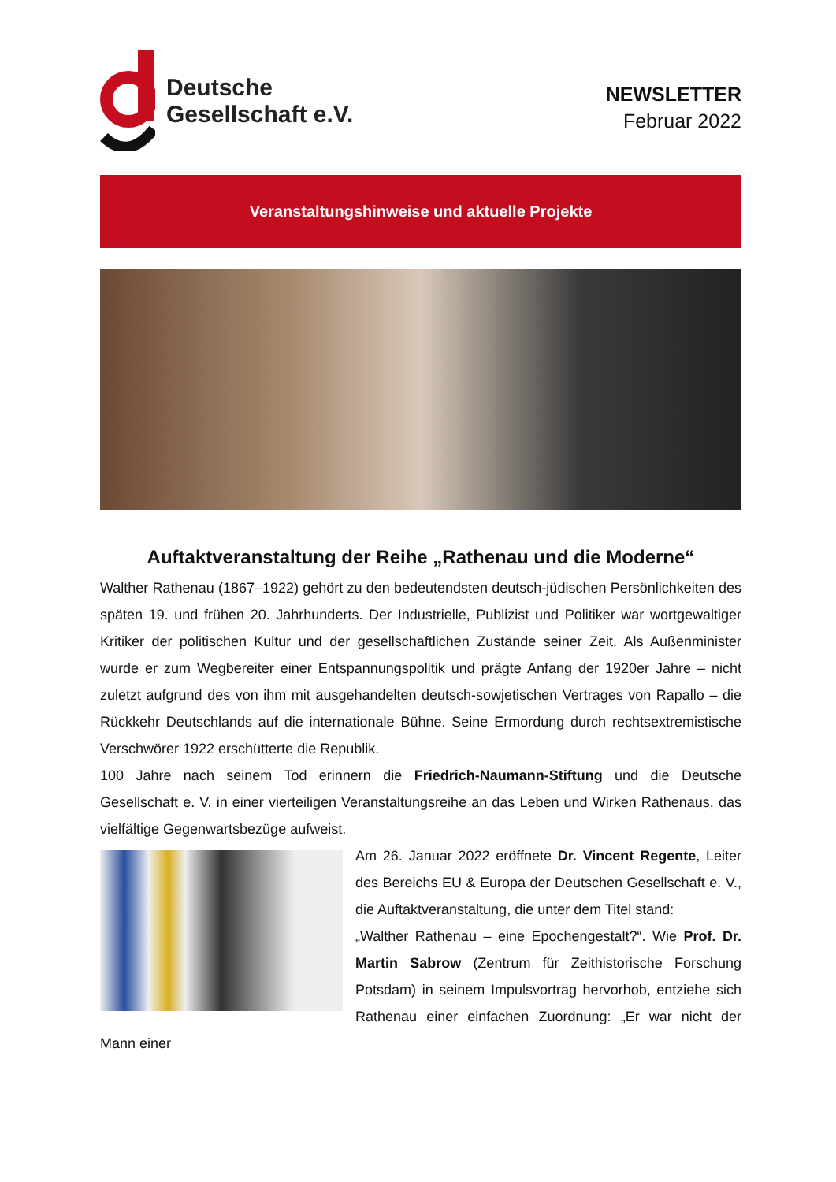Deutsche
Gesellschaft e.V.
NEWSLETTER
Februar 2022
Veranstaltungshinweise und aktuelle Projekte
Auftaktveranstaltung der Reihe „Rathenau und die Moderne“
Walther Rathenau (1867–1922) gehört zu den bedeutendsten deutsch-jüdischen Persönlichkeiten des späten 19. und frühen 20. Jahrhunderts. Der Industrielle, Publizist und Politiker war wortgewaltiger Kritiker der politischen Kultur und der gesellschaftlichen Zustände seiner Zeit. Als Außenminister wurde er zum Wegbereiter einer Entspannungspolitik und prägte Anfang der 1920er Jahre – nicht zuletzt aufgrund des von ihm mit ausgehandelten deutsch-sowjetischen Vertrages von Rapallo – die Rückkehr Deutschlands auf die internationale Bühne. Seine Ermordung durch rechtsextremistische Verschwörer 1922 erschütterte die Republik.
100 Jahre nach seinem Tod erinnern die Friedrich-Naumann-Stiftung und die Deutsche Gesellschaft e. V. in einer vierteiligen Veranstaltungsreihe an das Leben und Wirken Rathenaus, das vielfältige Gegenwartsbezüge aufweist.
Am 26. Januar 2022 eröffnete Dr. Vincent Regente, Leiter des Bereichs EU & Europa der Deutschen Gesellschaft e. V., die Auftaktveranstaltung, die unter dem Titel stand:
„Walther Rathenau – eine Epochengestalt?“. Wie Prof. Dr. Martin Sabrow (Zentrum für Zeithistorische Forschung Potsdam) in seinem Impulsvortrag hervorhob, entziehe sich Rathenau einer einfachen Zuordnung: „Er war nicht der Mann einer